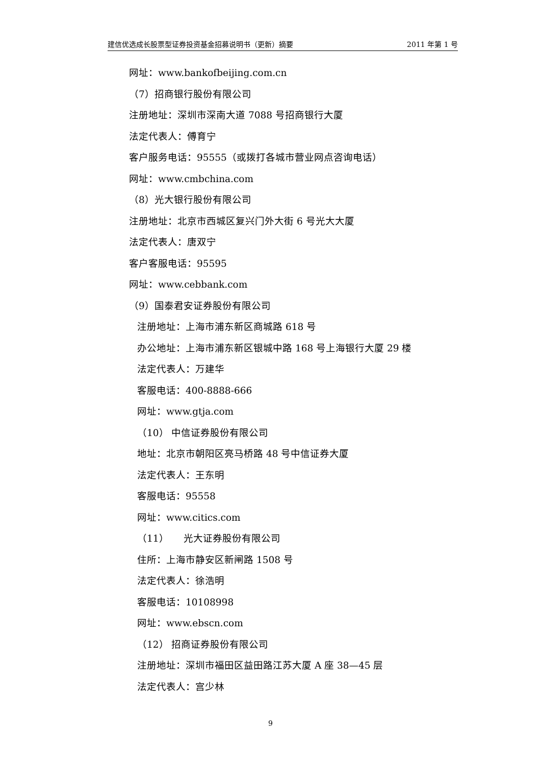建信优选成长股票型证券投资基金招募说明书（更新）摘要 2011 年第 1 号
网址：www.bankofbeijing.com.cn
（7）招商银行股份有限公司
注册地址：深圳市深南大道 7088 号招商银行大厦
法定代表人：傅育宁
客户服务电话：95555（或拨打各城市营业网点咨询电话）
网址：www.cmbchina.com
（8）光大银行股份有限公司
注册地址：北京市西城区复兴门外大街 6 号光大大厦
法定代表人：唐双宁
客户客服电话：95595
网址：www.cebbank.com
（9）国泰君安证券股份有限公司
注册地址：上海市浦东新区商城路 618 号
办公地址：上海市浦东新区银城中路 168 号上海银行大厦 29 楼
法定代表人：万建华
客服电话：400-8888-666
网址：www.gtja.com
（10） 中信证券股份有限公司
地址：北京市朝阳区亮马桥路 48 号中信证券大厦
法定代表人：王东明
客服电话：95558
网址：www.citics.com
（11） 光大证券股份有限公司
住所：上海市静安区新闸路 1508 号
法定代表人：徐浩明
客服电话：10108998
网址：www.ebscn.com
（12） 招商证券股份有限公司
注册地址：深圳市福田区益田路江苏大厦 A 座 38—45 层
法定代表人：宫少林
9